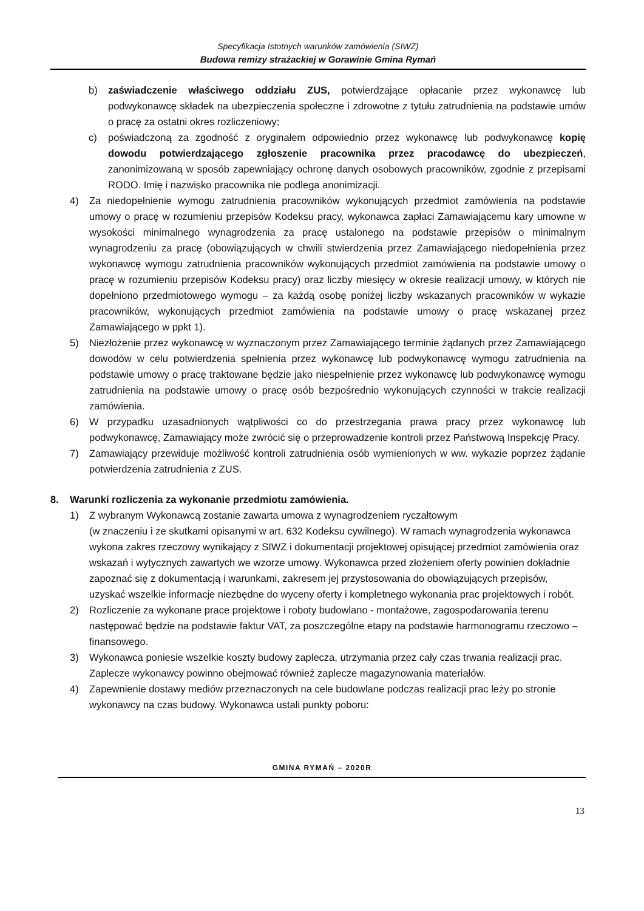Specyfikacja Istotnych warunków zamówienia (SIWZ)
Budowa remizy strażackiej w Gorawinie Gmina Rymań
b) zaświadczenie właściwego oddziału ZUS, potwierdzające opłacanie przez wykonawcę lub podwykonawcę składek na ubezpieczenia społeczne i zdrowotne z tytułu zatrudnienia na podstawie umów o pracę za ostatni okres rozliczeniowy;
c) poświadczoną za zgodność z oryginałem odpowiednio przez wykonawcę lub podwykonawcę kopię dowodu potwierdzającego zgłoszenie pracownika przez pracodawcę do ubezpieczeń, zanonimizowaną w sposób zapewniający ochronę danych osobowych pracowników, zgodnie z przepisami RODO. Imię i nazwisko pracownika nie podlega anonimizacji.
4) Za niedopełnienie wymogu zatrudnienia pracowników wykonujących przedmiot zamówienia na podstawie umowy o pracę w rozumieniu przepisów Kodeksu pracy, wykonawca zapłaci Zamawiającemu kary umowne w wysokości minimalnego wynagrodzenia za pracę ustalonego na podstawie przepisów o minimalnym wynagrodzeniu za pracę (obowiązujących w chwili stwierdzenia przez Zamawiającego niedopełnienia przez wykonawcę wymogu zatrudnienia pracowników wykonujących przedmiot zamówienia na podstawie umowy o pracę w rozumieniu przepisów Kodeksu pracy) oraz liczby miesięcy w okresie realizacji umowy, w których nie dopełniono przedmiotowego wymogu – za każdą osobę poniżej liczby wskazanych pracowników w wykazie pracowników, wykonujących przedmiot zamówienia na podstawie umowy o pracę wskazanej przez Zamawiającego w ppkt 1).
5) Niezłożenie przez wykonawcę w wyznaczonym przez Zamawiającego terminie żądanych przez Zamawiającego dowodów w celu potwierdzenia spełnienia przez wykonawcę lub podwykonawcę wymogu zatrudnienia na podstawie umowy o pracę traktowane będzie jako niespełnienie przez wykonawcę lub podwykonawcę wymogu zatrudnienia na podstawie umowy o pracę osób bezpośrednio wykonujących czynności w trakcie realizacji zamówienia.
6) W przypadku uzasadnionych wątpliwości co do przestrzegania prawa pracy przez wykonawcę lub podwykonawcę, Zamawiający może zwrócić się o przeprowadzenie kontroli przez Państwową Inspekcję Pracy.
7) Zamawiający przewiduje możliwość kontroli zatrudnienia osób wymienionych w ww. wykazie poprzez żądanie potwierdzenia zatrudnienia z ZUS.
8. Warunki rozliczenia za wykonanie przedmiotu zamówienia.
1) Z wybranym Wykonawcą zostanie zawarta umowa z wynagrodzeniem ryczałtowym
(w znaczeniu i ze skutkami opisanymi w art. 632 Kodeksu cywilnego). W ramach wynagrodzenia wykonawca wykona zakres rzeczowy wynikający z SIWZ i dokumentacji projektowej opisującej przedmiot zamówienia oraz wskazań i wytycznych zawartych we wzorze umowy. Wykonawca przed złożeniem oferty powinien dokładnie zapoznać się z dokumentacją i warunkami, zakresem jej przystosowania do obowiązujących przepisów, uzyskać wszelkie informacje niezbędne do wyceny oferty i kompletnego wykonania prac projektowych i robót.
2) Rozliczenie za wykonane prace projektowe i roboty budowlano - montażowe, zagospodarowania terenu następować będzie na podstawie faktur VAT, za poszczególne etapy na podstawie harmonogramu rzeczowo – finansowego.
3) Wykonawca poniesie wszelkie koszty budowy zaplecza, utrzymania przez cały czas trwania realizacji prac. Zaplecze wykonawcy powinno obejmować również zaplecze magazynowania materiałów.
4) Zapewnienie dostawy mediów przeznaczonych na cele budowlane podczas realizacji prac leży po stronie wykonawcy na czas budowy. Wykonawca ustali punkty poboru:
GMINA RYMAŃ – 2020R
13